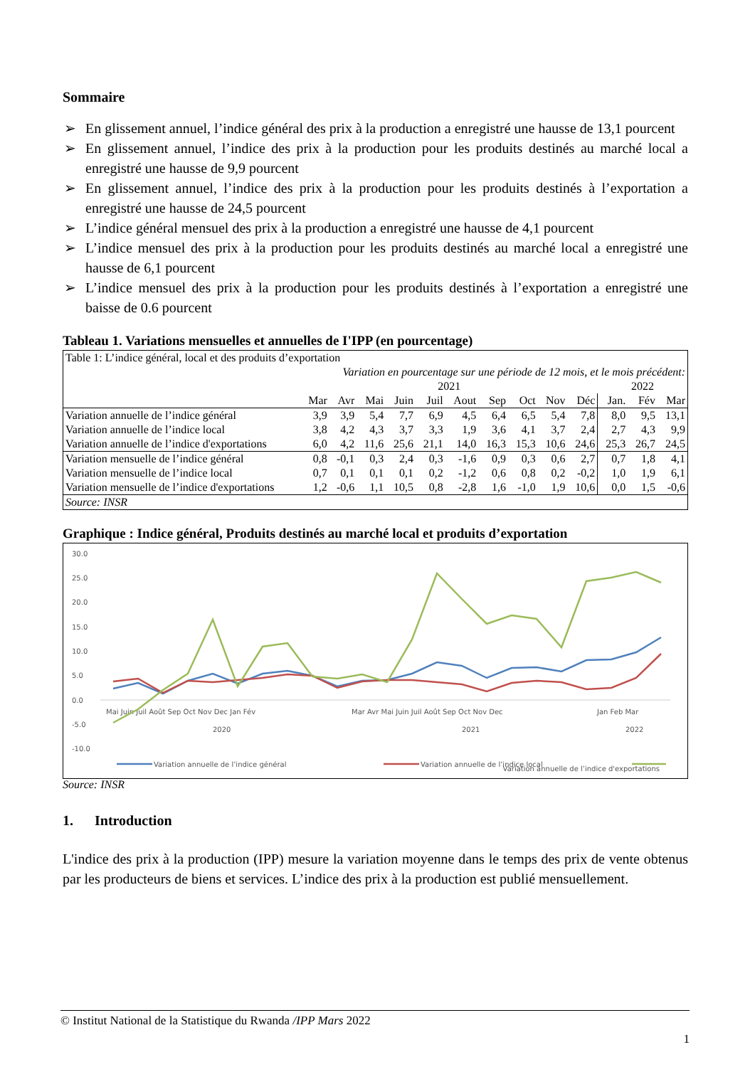Sommaire
➢ En glissement annuel, l’indice général des prix à la production a enregistré une hausse de 13,1 pourcent
➢ En glissement annuel, l’indice des prix à la production pour les produits destinés au marché local a enregistré une hausse de 9,9 pourcent
➢ En glissement annuel, l’indice des prix à la production pour les produits destinés à l’exportation a enregistré une hausse de 24,5 pourcent
➢ L’indice général mensuel des prix à la production a enregistré une hausse de 4,1 pourcent
➢ L’indice mensuel des prix à la production pour les produits destinés au marché local a enregistré une hausse de 6,1 pourcent
➢ L’indice mensuel des prix à la production pour les produits destinés à l’exportation a enregistré une baisse de 0.6 pourcent
Tableau 1. Variations mensuelles et annuelles de I'IPP (en pourcentage)
| Table 1: L’indice général, local et des produits d’exportation | | | | | | | | | | | | | |
| | Variation en pourcentage sur une période de 12 mois, et le mois précédent: | | | | | | | | | | | | |
| | 2021 | | | | | | | | | | 2022 | | |
| | Mar | Avr | Mai | Juin | Juil | Aout | Sep | Oct | Nov | Déc | Jan. | Fév | Mar |
| Variation annuelle de l’indice général | 3,9 | 3,9 | 5,4 | 7,7 | 6,9 | 4,5 | 6,4 | 6,5 | 5,4 | 7,8 | 8,0 | 9,5 | 13,1 |
| Variation annuelle de l’indice local | 3,8 | 4,2 | 4,3 | 3,7 | 3,3 | 1,9 | 3,6 | 4,1 | 3,7 | 2,4 | 2,7 | 4,3 | 9,9 |
| Variation annuelle de l’indice d'exportations | 6,0 | 4,2 | 11,6 | 25,6 | 21,1 | 14,0 | 16,3 | 15,3 | 10,6 | 24,6 | 25,3 | 26,7 | 24,5 |
| Variation mensuelle de l’indice général | 0,8 | -0,1 | 0,3 | 2,4 | 0,3 | -1,6 | 0,9 | 0,3 | 0,6 | 2,7 | 0,7 | 1,8 | 4,1 |
| Variation mensuelle de l’indice local | 0,7 | 0,1 | 0,1 | 0,1 | 0,2 | -1,2 | 0,6 | 0,8 | 0,2 | -0,2 | 1,0 | 1,9 | 6,1 |
| Variation mensuelle de l’indice d'exportations | 1,2 | -0,6 | 1,1 | 10,5 | 0,8 | -2,8 | 1,6 | -1,0 | 1,9 | 10,6 | 0,0 | 1,5 | -0,6 |
| Source: INSR | | | | | | | | | | | | | |
Graphique : Indice général, Produits destinés au marché local et produits d’exportation
30.0
25.0
20.0
15.0
10.0
5.0
0.0
-5.0
-10.0
Mai Juin Juil Août Sep Oct Nov Dec Jan Fév
Mar Avr Mai Juin Juil Août Sep Oct Nov Dec
Jan Feb Mar
2020
2021
2022
Variation annuelle de l’indice général
Variation annuelle de l’indice local
Variation annuelle de l’indice d'exportations
Source: INSR
1. Introduction
L'indice des prix à la production (IPP) mesure la variation moyenne dans le temps des prix de vente obtenus par les producteurs de biens et services. L’indice des prix à la production est publié mensuellement.
© Institut National de la Statistique du Rwanda /IPP Mars 2022
1